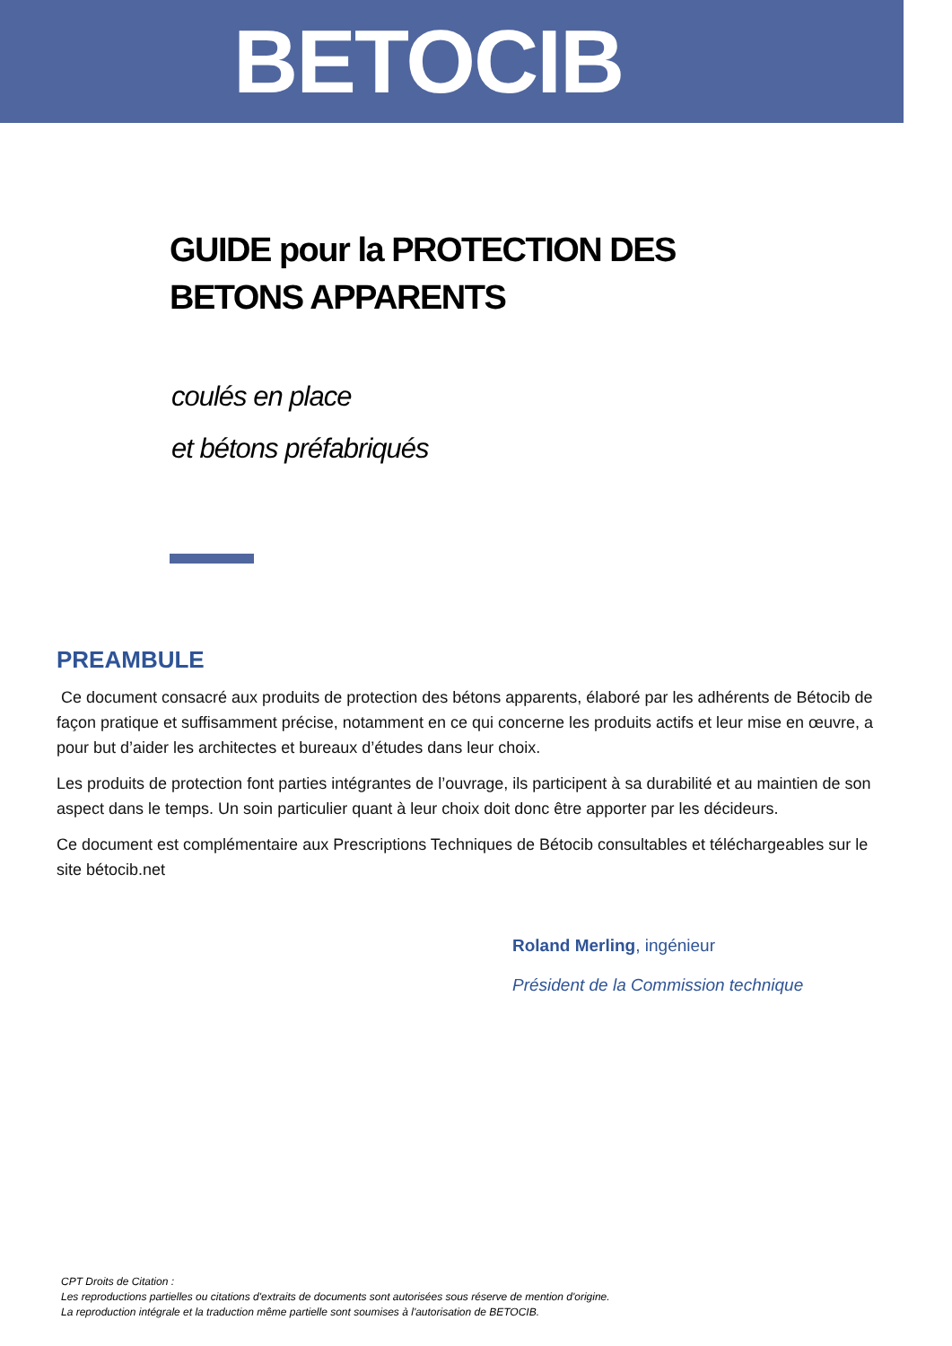BETOCIB
GUIDE pour la PROTECTION DES BETONS APPARENTS
coulés en place
et bétons préfabriqués
PREAMBULE
Ce document consacré aux produits de protection des bétons apparents, élaboré par les adhérents de Bétocib de façon pratique et suffisamment précise, notamment en ce qui concerne les produits actifs et leur mise en œuvre, a pour but d’aider les architectes et bureaux d’études dans leur choix.
Les produits de protection font parties intégrantes de l’ouvrage, ils participent à sa durabilité et au maintien de son aspect dans le temps. Un soin particulier quant à leur choix doit donc être apporter par les décideurs.
Ce document est complémentaire aux Prescriptions Techniques de Bétocib consultables et téléchargeables sur le site bétocib.net
Roland Merling, ingénieur
Président de la Commission technique
CPT Droits de Citation :
Les reproductions partielles ou citations d'extraits de documents sont autorisées sous réserve de mention d'origine.
La reproduction intégrale et la traduction même partielle sont soumises à l'autorisation de BETOCIB.